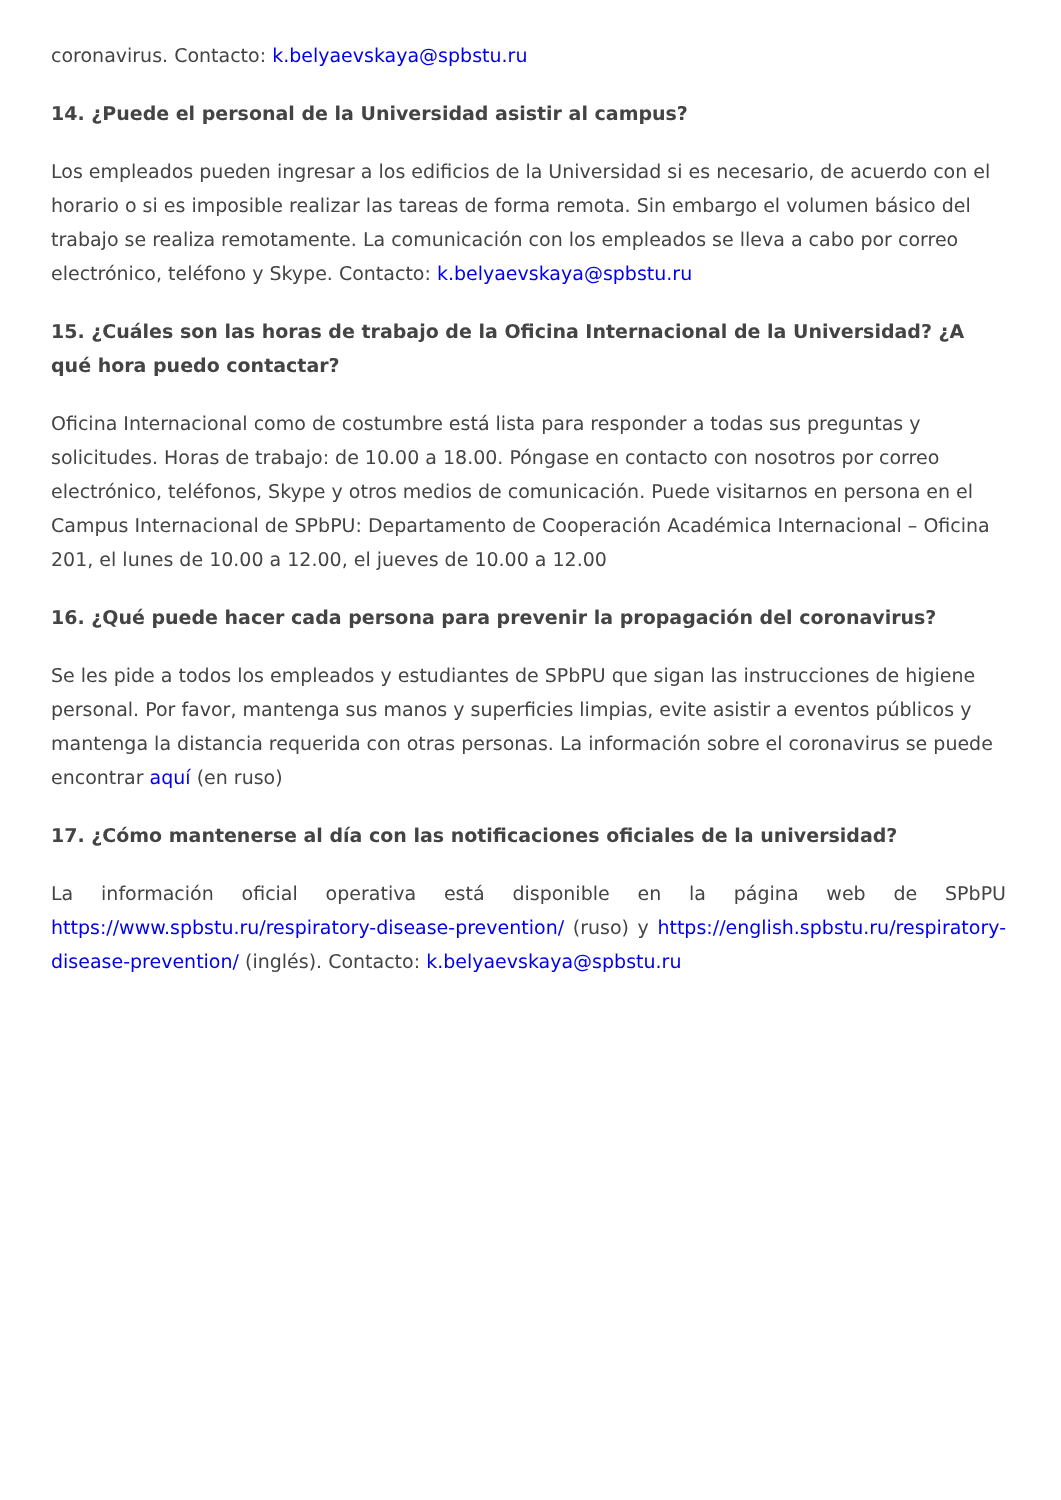coronavirus. Contacto: k.belyaevskaya@spbstu.ru
14. ¿Puede el personal de la Universidad asistir al campus?
Los empleados pueden ingresar a los edificios de la Universidad si es necesario, de acuerdo con el horario o si es imposible realizar las tareas de forma remota. Sin embargo el volumen básico del trabajo se realiza remotamente. La comunicación con los empleados se lleva a cabo por correo electrónico, teléfono y Skype. Contacto: k.belyaevskaya@spbstu.ru
15. ¿Cuáles son las horas de trabajo de la Oficina Internacional de la Universidad? ¿A qué hora puedo contactar?
Oficina Internacional como de costumbre está lista para responder a todas sus preguntas y solicitudes. Horas de trabajo: de 10.00 a 18.00. Póngase en contacto con nosotros por correo electrónico, teléfonos, Skype y otros medios de comunicación. Puede visitarnos en persona en el Campus Internacional de SPbPU: Departamento de Cooperación Académica Internacional – Oficina 201, el lunes de 10.00 a 12.00, el jueves de 10.00 a 12.00
16. ¿Qué puede hacer cada persona para prevenir la propagación del coronavirus?
Se les pide a todos los empleados y estudiantes de SPbPU que sigan las instrucciones de higiene personal. Por favor, mantenga sus manos y superficies limpias, evite asistir a eventos públicos y mantenga la distancia requerida con otras personas. La información sobre el coronavirus se puede encontrar aquí (en ruso)
17. ¿Cómo mantenerse al día con las notificaciones oficiales de la universidad?
La información oficial operativa está disponible en la página web de SPbPU https://www.spbstu.ru/respiratory-disease-prevention/ (ruso) y https://english.spbstu.ru/respiratory-disease-prevention/ (inglés). Contacto: k.belyaevskaya@spbstu.ru